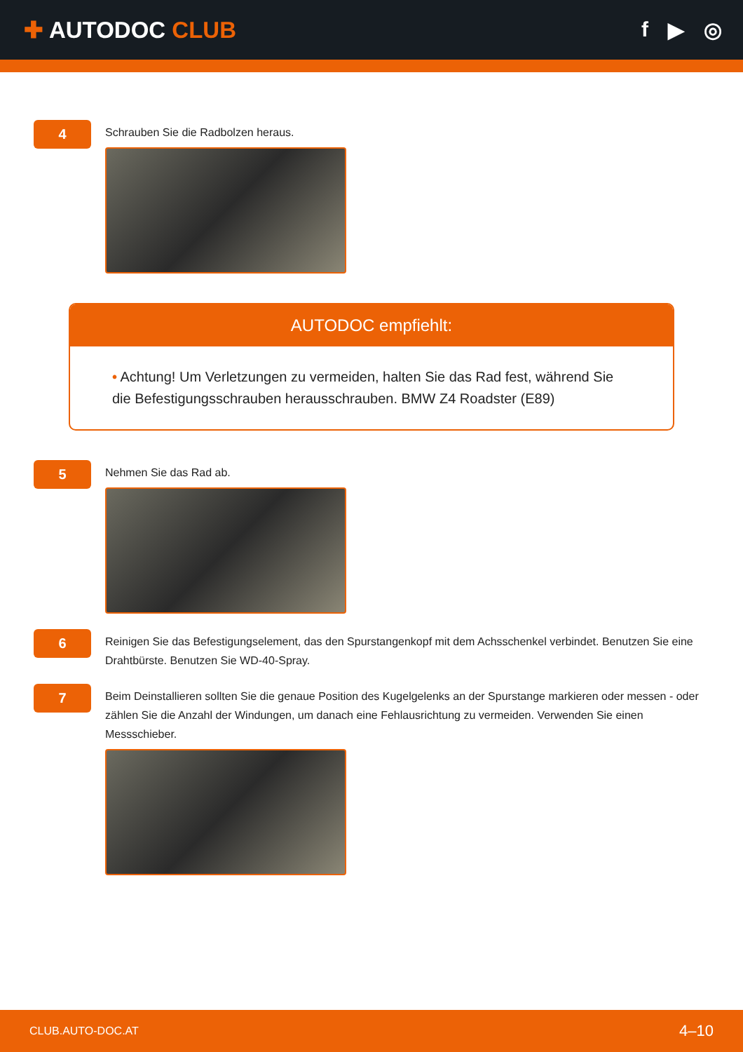✚ AUTODOC CLUB f ▶ ◎
4
Schrauben Sie die Radbolzen heraus.
AUTODOC empfiehlt:
• Achtung! Um Verletzungen zu vermeiden, halten Sie das Rad fest, während Sie die Befestigungsschrauben herausschrauben. BMW Z4 Roadster (E89)
5
Nehmen Sie das Rad ab.
6
Reinigen Sie das Befestigungselement, das den Spurstangenkopf mit dem Achsschenkel verbindet. Benutzen Sie eine Drahtbürste. Benutzen Sie WD-40-Spray.
7
Beim Deinstallieren sollten Sie die genaue Position des Kugelgelenks an der Spurstange markieren oder messen - oder zählen Sie die Anzahl der Windungen, um danach eine Fehlausrichtung zu vermeiden. Verwenden Sie einen Messschieber.
CLUB.AUTO-DOC.AT 4–10